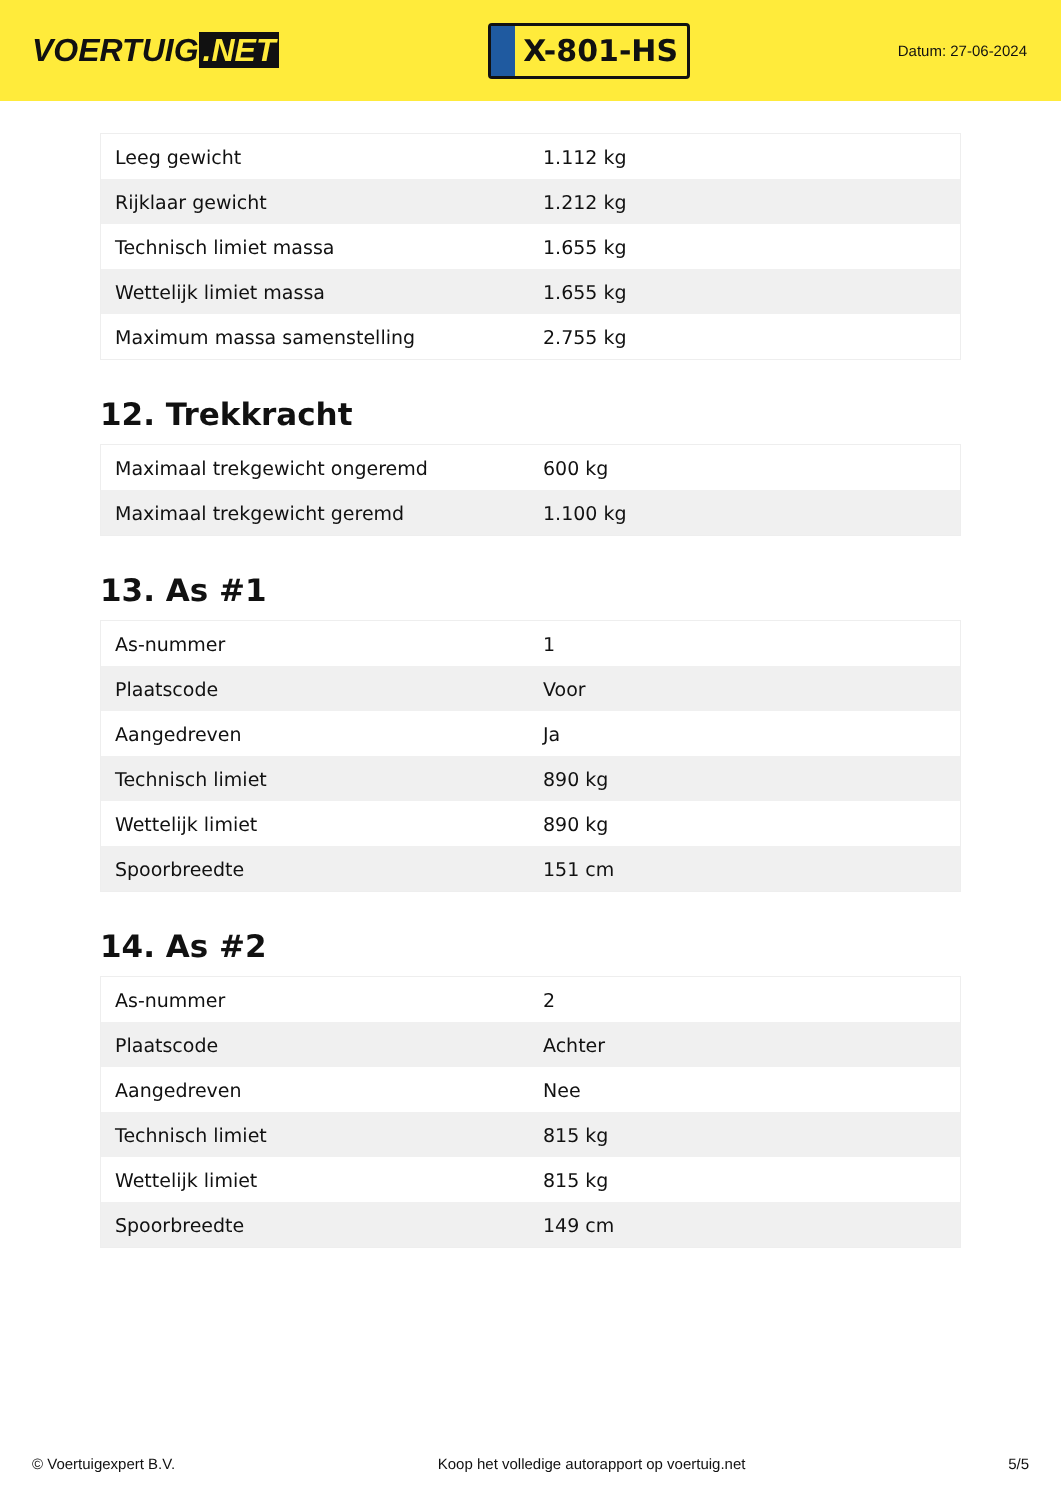VOERTUIG.NET
X-801-HS
Datum: 27-06-2024
| Leeg gewicht | 1.112 kg |
| Rijklaar gewicht | 1.212 kg |
| Technisch limiet massa | 1.655 kg |
| Wettelijk limiet massa | 1.655 kg |
| Maximum massa samenstelling | 2.755 kg |
12. Trekkracht
| Maximaal trekgewicht ongeremd | 600 kg |
| Maximaal trekgewicht geremd | 1.100 kg |
13. As #1
| As-nummer | 1 |
| Plaatscode | Voor |
| Aangedreven | Ja |
| Technisch limiet | 890 kg |
| Wettelijk limiet | 890 kg |
| Spoorbreedte | 151 cm |
14. As #2
| As-nummer | 2 |
| Plaatscode | Achter |
| Aangedreven | Nee |
| Technisch limiet | 815 kg |
| Wettelijk limiet | 815 kg |
| Spoorbreedte | 149 cm |
© Voertuigexpert B.V. Koop het volledige autorapport op voertuig.net 5/5